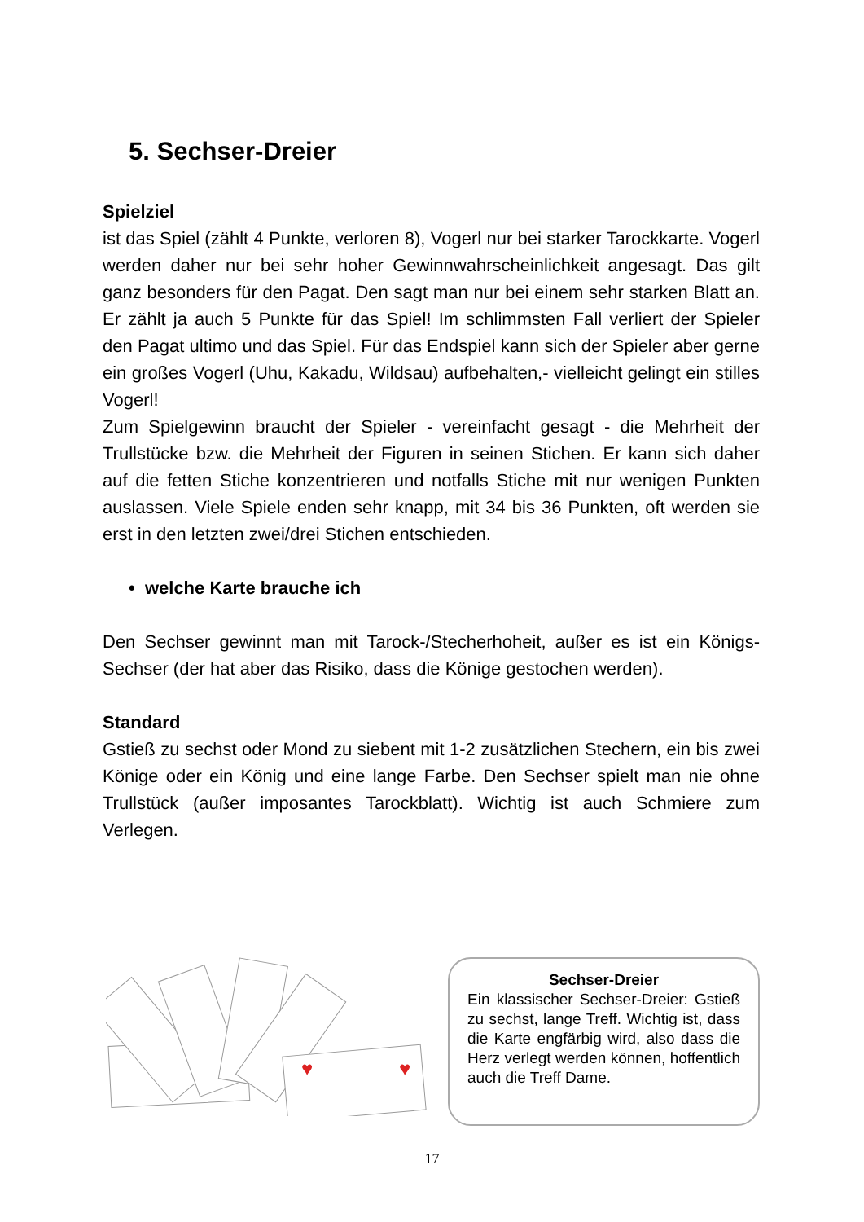5. Sechser-Dreier
Spielziel
ist das Spiel (zählt 4 Punkte, verloren 8), Vogerl nur bei starker Tarockkarte. Vogerl werden daher nur bei sehr hoher Gewinnwahrscheinlichkeit angesagt. Das gilt ganz besonders für den Pagat. Den sagt man nur bei einem sehr starken Blatt an. Er zählt ja auch 5 Punkte für das Spiel! Im schlimmsten Fall verliert der Spieler den Pagat ultimo und das Spiel. Für das Endspiel kann sich der Spieler aber gerne ein großes Vogerl (Uhu, Kakadu, Wildsau) aufbehalten,- vielleicht gelingt ein stilles Vogerl!
Zum Spielgewinn braucht der Spieler - vereinfacht gesagt - die Mehrheit der Trullstücke bzw. die Mehrheit der Figuren in seinen Stichen. Er kann sich daher auf die fetten Stiche konzentrieren und notfalls Stiche mit nur wenigen Punkten auslassen. Viele Spiele enden sehr knapp, mit 34 bis 36 Punkten, oft werden sie erst in den letzten zwei/drei Stichen entschieden.
• welche Karte brauche ich
Den Sechser gewinnt man mit Tarock-/Stecherhoheit, außer es ist ein Königs-Sechser (der hat aber das Risiko, dass die Könige gestochen werden).
Standard
Gstieß zu sechst oder Mond zu siebent mit 1-2 zusätzlichen Stechern, ein bis zwei Könige oder ein König und eine lange Farbe. Den Sechser spielt man nie ohne Trullstück (außer imposantes Tarockblatt). Wichtig ist auch Schmiere zum Verlegen.
♥
♥
Sechser-Dreier
Ein klassischer Sechser-Dreier: Gstieß zu sechst, lange Treff. Wichtig ist, dass die Karte engfärbig wird, also dass die Herz verlegt werden können, hoffentlich auch die Treff Dame.
17